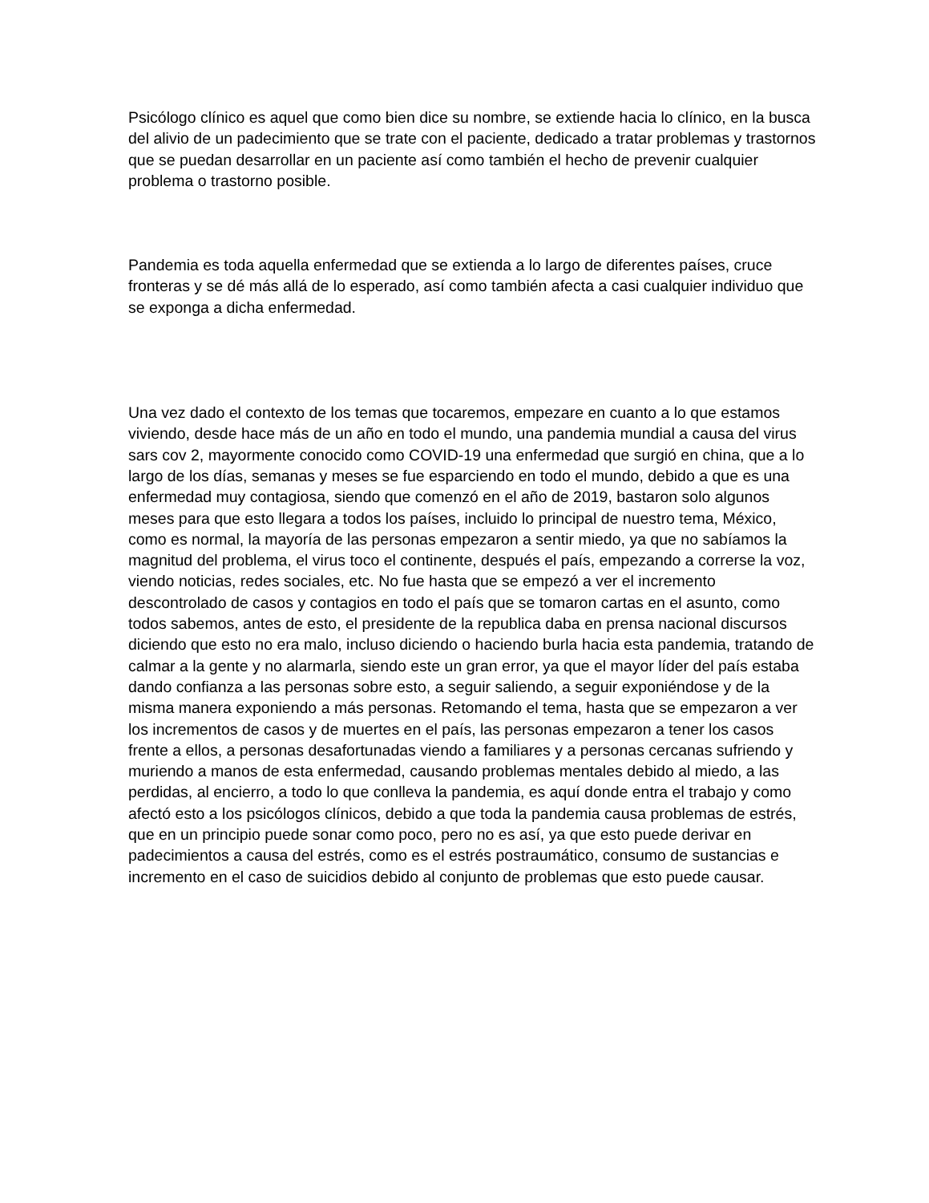Psicólogo clínico es aquel que como bien dice su nombre, se extiende hacia lo clínico, en la busca del alivio de un padecimiento que se trate con el paciente, dedicado a tratar problemas y trastornos que se puedan desarrollar en un paciente así como también el hecho de prevenir cualquier problema o trastorno posible.
Pandemia es toda aquella enfermedad que se extienda a lo largo de diferentes países, cruce fronteras y se dé más allá de lo esperado, así como también afecta a casi cualquier individuo que se exponga a dicha enfermedad.
Una vez dado el contexto de los temas que tocaremos, empezare en cuanto a lo que estamos viviendo, desde hace más de un año en todo el mundo, una pandemia mundial a causa del virus sars cov 2, mayormente conocido como COVID-19 una enfermedad que surgió en china, que a lo largo de los días, semanas y meses se fue esparciendo en todo el mundo, debido a que es una enfermedad muy contagiosa, siendo que comenzó en el año de 2019, bastaron solo algunos meses para que esto llegara a todos los países, incluido lo principal de nuestro tema, México, como es normal, la mayoría de las personas empezaron a sentir miedo, ya que no sabíamos la magnitud del problema, el virus toco el continente, después el país, empezando a correrse la voz, viendo noticias, redes sociales, etc. No fue hasta que se empezó a ver el incremento descontrolado de casos y contagios en todo el país que se tomaron cartas en el asunto, como todos sabemos, antes de esto, el presidente de la republica daba en prensa nacional discursos diciendo que esto no era malo, incluso diciendo o haciendo burla hacia esta pandemia, tratando de calmar a la gente y no alarmarla, siendo este un gran error, ya que el mayor líder del país estaba dando confianza a las personas sobre esto, a seguir saliendo, a seguir exponiéndose y de la misma manera exponiendo a más personas. Retomando el tema, hasta que se empezaron a ver los incrementos de casos y de muertes en el país, las personas empezaron a tener los casos frente a ellos, a personas desafortunadas viendo a familiares y a personas cercanas sufriendo y muriendo a manos de esta enfermedad, causando problemas mentales debido al miedo, a las perdidas, al encierro, a todo lo que conlleva la pandemia, es aquí donde entra el trabajo y como afectó esto a los psicólogos clínicos, debido a que toda la pandemia causa problemas de estrés, que en un principio puede sonar como poco, pero no es así, ya que esto puede derivar en padecimientos a causa del estrés, como es el estrés postraumático, consumo de sustancias e incremento en el caso de suicidios debido al conjunto de problemas que esto puede causar.